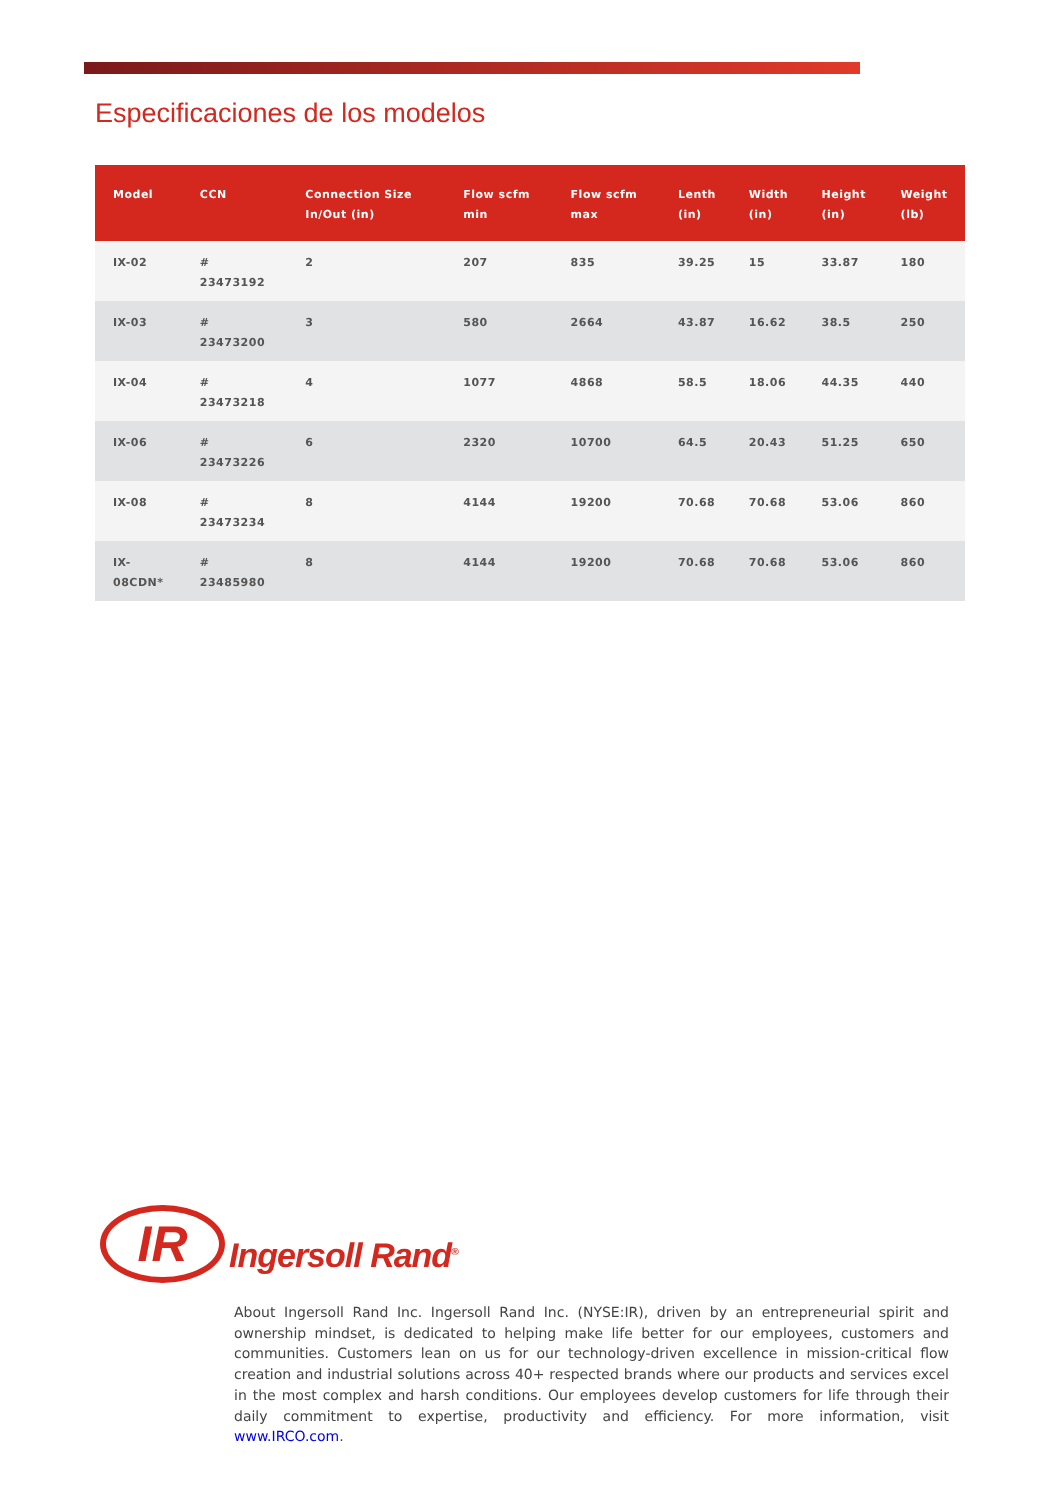Especificaciones de los modelos
| Model | CCN | Connection Size In/Out (in) | Flow scfm min | Flow scfm max | Lenth (in) | Width (in) | Height (in) | Weight (lb) |
| --- | --- | --- | --- | --- | --- | --- | --- | --- |
| IX-02 | # 23473192 | 2 | 207 | 835 | 39.25 | 15 | 33.87 | 180 |
| IX-03 | # 23473200 | 3 | 580 | 2664 | 43.87 | 16.62 | 38.5 | 250 |
| IX-04 | # 23473218 | 4 | 1077 | 4868 | 58.5 | 18.06 | 44.35 | 440 |
| IX-06 | # 23473226 | 6 | 2320 | 10700 | 64.5 | 20.43 | 51.25 | 650 |
| IX-08 | # 23473234 | 8 | 4144 | 19200 | 70.68 | 70.68 | 53.06 | 860 |
| IX- 08CDN* | # 23485980 | 8 | 4144 | 19200 | 70.68 | 70.68 | 53.06 | 860 |
IR
Ingersoll Rand<sup>®</sup>
About Ingersoll Rand Inc. Ingersoll Rand Inc. (NYSE:IR), driven by an entrepreneurial spirit and ownership mindset, is dedicated to helping make life better for our employees, customers and communities. Customers lean on us for our technology-driven excellence in mission-critical flow creation and industrial solutions across 40+ respected brands where our products and services excel in the most complex and harsh conditions. Our employees develop customers for life through their daily commitment to expertise, productivity and efficiency. For more information, visit www.IRCO.com.